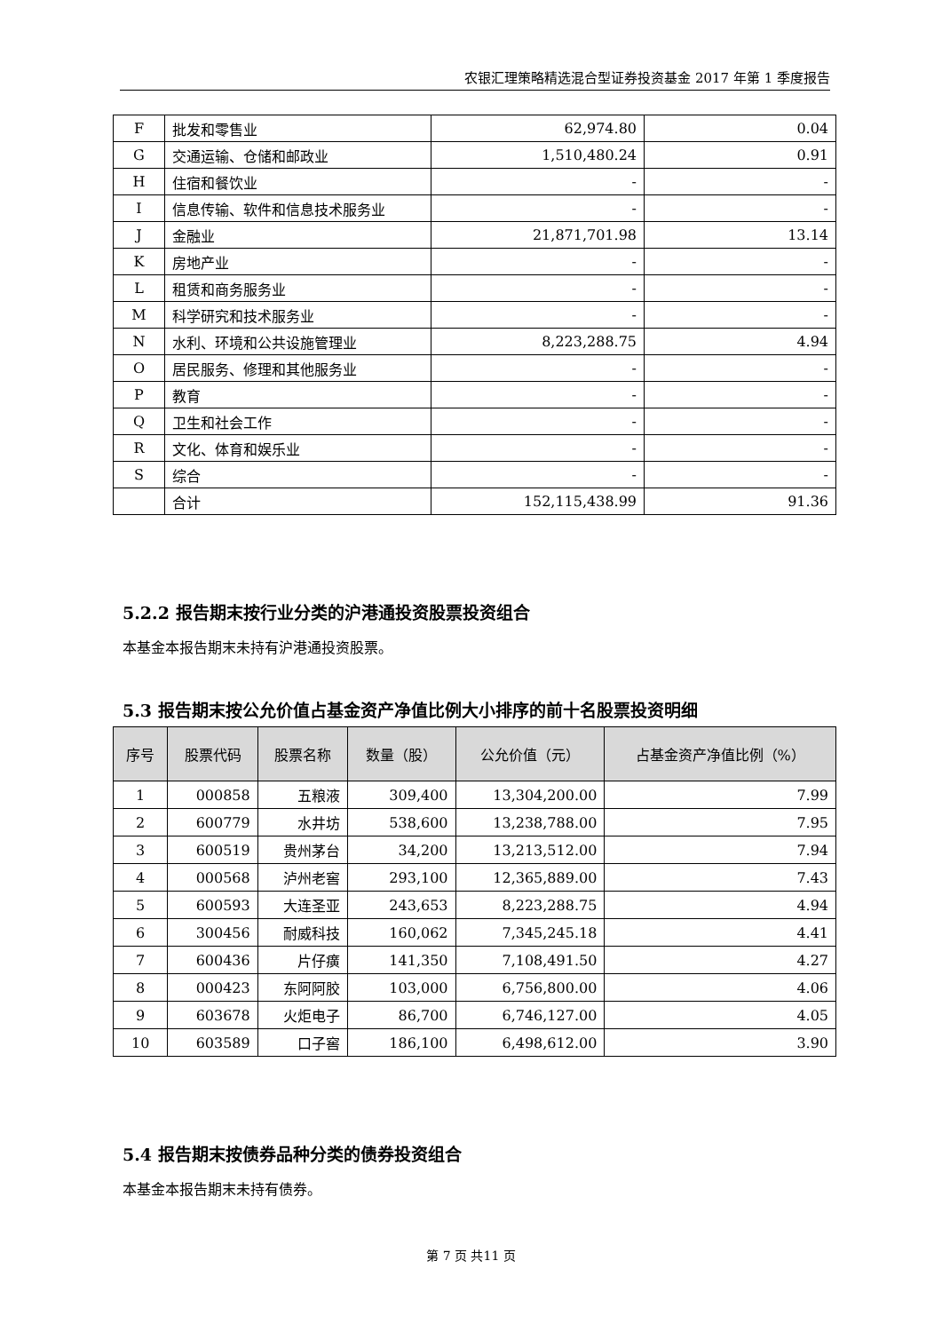农银汇理策略精选混合型证券投资基金 2017 年第 1 季度报告
| F | 批发和零售业 | 62,974.80 | 0.04 |
| G | 交通运输、仓储和邮政业 | 1,510,480.24 | 0.91 |
| H | 住宿和餐饮业 | - | - |
| I | 信息传输、软件和信息技术服务业 | - | - |
| J | 金融业 | 21,871,701.98 | 13.14 |
| K | 房地产业 | - | - |
| L | 租赁和商务服务业 | - | - |
| M | 科学研究和技术服务业 | - | - |
| N | 水利、环境和公共设施管理业 | 8,223,288.75 | 4.94 |
| O | 居民服务、修理和其他服务业 | - | - |
| P | 教育 | - | - |
| Q | 卫生和社会工作 | - | - |
| R | 文化、体育和娱乐业 | - | - |
| S | 综合 | - | - |
| | 合计 | 152,115,438.99 | 91.36 |
5.2.2 报告期末按行业分类的沪港通投资股票投资组合
本基金本报告期末未持有沪港通投资股票。
5.3 报告期末按公允价值占基金资产净值比例大小排序的前十名股票投资明细
| 序号 | 股票代码 | 股票名称 | 数量（股） | 公允价值（元） | 占基金资产净值比例（%） |
| --- | --- | --- | --- | --- | --- |
| 1 | 000858 | 五粮液 | 309,400 | 13,304,200.00 | 7.99 |
| 2 | 600779 | 水井坊 | 538,600 | 13,238,788.00 | 7.95 |
| 3 | 600519 | 贵州茅台 | 34,200 | 13,213,512.00 | 7.94 |
| 4 | 000568 | 泸州老窖 | 293,100 | 12,365,889.00 | 7.43 |
| 5 | 600593 | 大连圣亚 | 243,653 | 8,223,288.75 | 4.94 |
| 6 | 300456 | 耐威科技 | 160,062 | 7,345,245.18 | 4.41 |
| 7 | 600436 | 片仔癀 | 141,350 | 7,108,491.50 | 4.27 |
| 8 | 000423 | 东阿阿胶 | 103,000 | 6,756,800.00 | 4.06 |
| 9 | 603678 | 火炬电子 | 86,700 | 6,746,127.00 | 4.05 |
| 10 | 603589 | 口子窖 | 186,100 | 6,498,612.00 | 3.90 |
5.4 报告期末按债券品种分类的债券投资组合
本基金本报告期末未持有债券。
第 7 页 共11 页